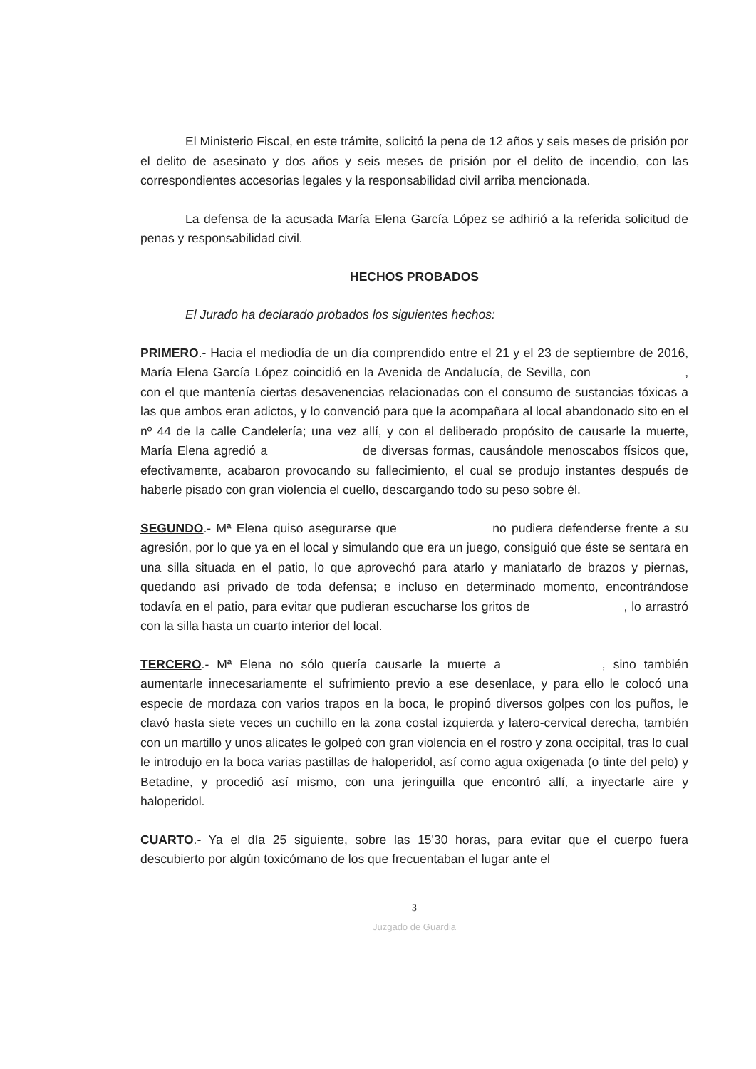El Ministerio Fiscal, en este trámite, solicitó la pena de 12 años y seis meses de prisión por el delito de asesinato y dos años y seis meses de prisión por el delito de incendio, con las correspondientes accesorias legales y la responsabilidad civil arriba mencionada.
La defensa de la acusada María Elena García López se adhirió a la referida solicitud de penas y responsabilidad civil.
HECHOS PROBADOS
El Jurado ha declarado probados los siguientes hechos:
PRIMERO.- Hacia el mediodía de un día comprendido entre el 21 y el 23 de septiembre de 2016, María Elena García López coincidió en la Avenida de Andalucía, de Sevilla, con , con el que mantenía ciertas desavenencias relacionadas con el consumo de sustancias tóxicas a las que ambos eran adictos, y lo convenció para que la acompañara al local abandonado sito en el nº 44 de la calle Candelería; una vez allí, y con el deliberado propósito de causarle la muerte, María Elena agredió a de diversas formas, causándole menoscabos físicos que, efectivamente, acabaron provocando su fallecimiento, el cual se produjo instantes después de haberle pisado con gran violencia el cuello, descargando todo su peso sobre él.
SEGUNDO.- Mª Elena quiso asegurarse que no pudiera defenderse frente a su agresión, por lo que ya en el local y simulando que era un juego, consiguió que éste se sentara en una silla situada en el patio, lo que aprovechó para atarlo y maniatarlo de brazos y piernas, quedando así privado de toda defensa; e incluso en determinado momento, encontrándose todavía en el patio, para evitar que pudieran escucharse los gritos de , lo arrastró con la silla hasta un cuarto interior del local.
TERCERO.- Mª Elena no sólo quería causarle la muerte a , sino también aumentarle innecesariamente el sufrimiento previo a ese desenlace, y para ello le colocó una especie de mordaza con varios trapos en la boca, le propinó diversos golpes con los puños, le clavó hasta siete veces un cuchillo en la zona costal izquierda y latero-cervical derecha, también con un martillo y unos alicates le golpeó con gran violencia en el rostro y zona occipital, tras lo cual le introdujo en la boca varias pastillas de haloperidol, así como agua oxigenada (o tinte del pelo) y Betadine, y procedió así mismo, con una jeringuilla que encontró allí, a inyectarle aire y haloperidol.
CUARTO.- Ya el día 25 siguiente, sobre las 15'30 horas, para evitar que el cuerpo fuera descubierto por algún toxicómano de los que frecuentaban el lugar ante el
3
Juzgado de Guardia